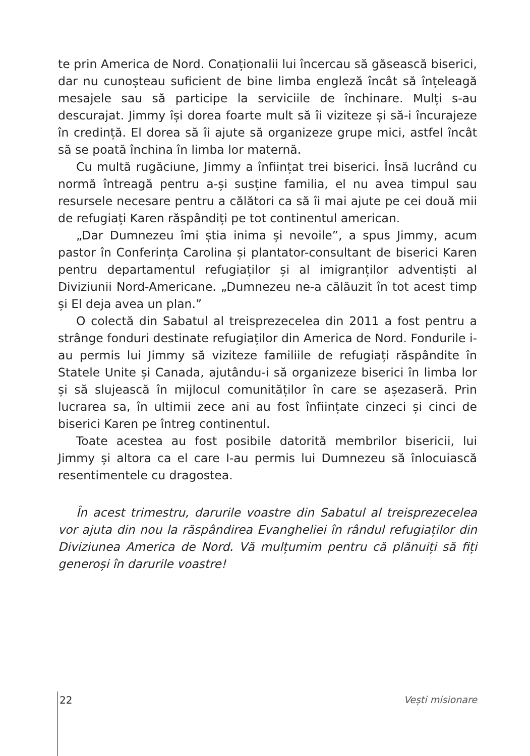te prin America de Nord. Conaționalii lui încercau să găsească biserici, dar nu cunoșteau suficient de bine limba engleză încât să înțeleagă mesajele sau să participe la serviciile de închinare. Mulți s-au descurajat. Jimmy își dorea foarte mult să îi viziteze și să-i încurajeze în credință. El dorea să îi ajute să organizeze grupe mici, astfel încât să se poată închina în limba lor maternă.
Cu multă rugăciune, Jimmy a înființat trei biserici. Însă lucrând cu normă întreagă pentru a-și susține familia, el nu avea timpul sau resursele necesare pentru a călători ca să îi mai ajute pe cei două mii de refugiați Karen răspândiți pe tot continentul american.
„Dar Dumnezeu îmi știa inima și nevoile”, a spus Jimmy, acum pastor în Conferința Carolina și plantator-consultant de biserici Karen pentru departamentul refugiaților și al imigranților adventiști al Diviziunii Nord-Americane. „Dumnezeu ne-a călăuzit în tot acest timp și El deja avea un plan.”
O colectă din Sabatul al treisprezecelea din 2011 a fost pentru a strânge fonduri destinate refugiaților din America de Nord. Fondurile i-au permis lui Jimmy să viziteze familiile de refugiați răspândite în Statele Unite și Canada, ajutându-i să organizeze biserici în limba lor și să slujească în mijlocul comunităților în care se așezaseră. Prin lucrarea sa, în ultimii zece ani au fost înființate cinzeci și cinci de biserici Karen pe întreg continentul.
Toate acestea au fost posibile datorită membrilor bisericii, lui Jimmy și altora ca el care I-au permis lui Dumnezeu să înlocuiască resentimentele cu dragostea.
În acest trimestru, darurile voastre din Sabatul al treisprezecelea vor ajuta din nou la răspândirea Evangheliei în rândul refugiaților din Diviziunea America de Nord. Vă mulțumim pentru că plănuiți să fiți generoși în darurile voastre!
22 Vești misionare